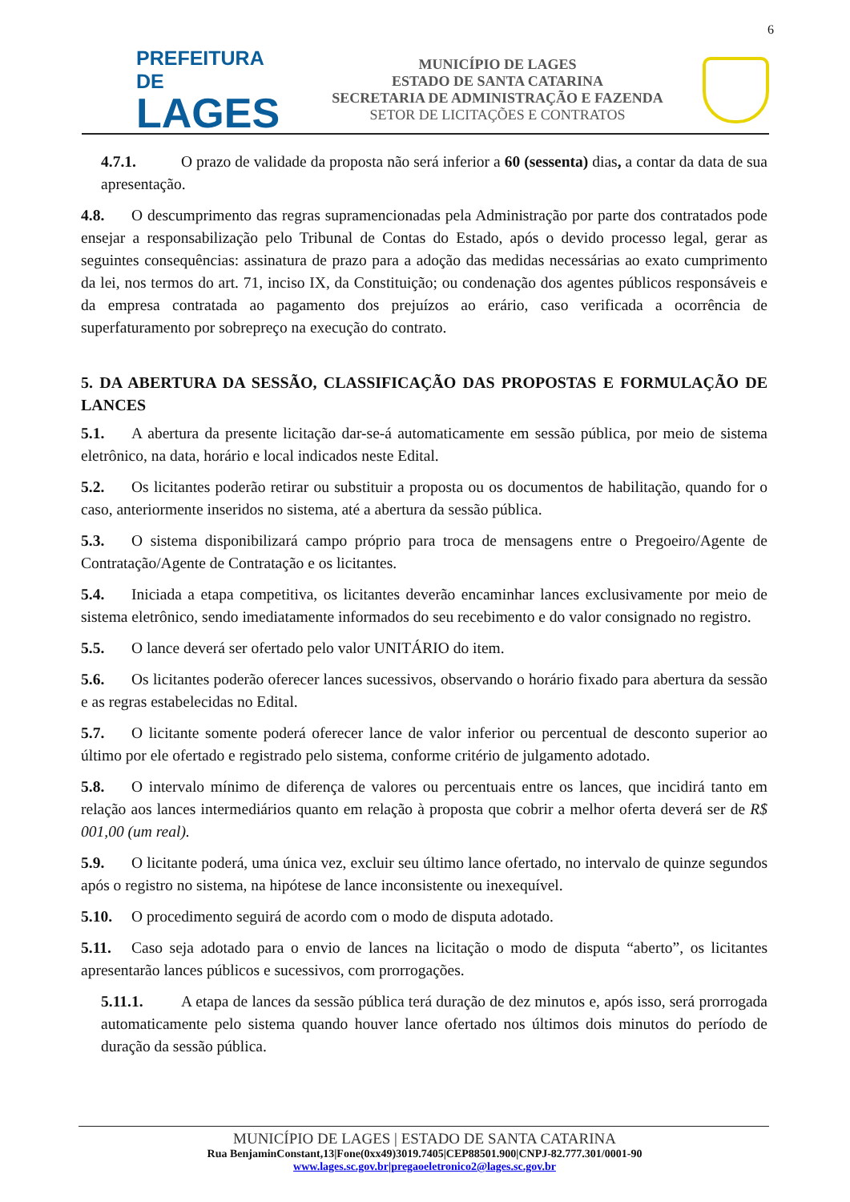6
PREFEITURA DE
LAGES
MUNICÍPIO DE LAGES
ESTADO DE SANTA CATARINA
SECRETARIA DE ADMINISTRAÇÃO E FAZENDA
SETOR DE LICITAÇÕES E CONTRATOS
4.7.1. O prazo de validade da proposta não será inferior a 60 (sessenta) dias, a contar da data de sua apresentação.
4.8. O descumprimento das regras supramencionadas pela Administração por parte dos contratados pode ensejar a responsabilização pelo Tribunal de Contas do Estado, após o devido processo legal, gerar as seguintes consequências: assinatura de prazo para a adoção das medidas necessárias ao exato cumprimento da lei, nos termos do art. 71, inciso IX, da Constituição; ou condenação dos agentes públicos responsáveis e da empresa contratada ao pagamento dos prejuízos ao erário, caso verificada a ocorrência de superfaturamento por sobrepreço na execução do contrato.
5. DA ABERTURA DA SESSÃO, CLASSIFICAÇÃO DAS PROPOSTAS E FORMULAÇÃO DE LANCES
5.1. A abertura da presente licitação dar-se-á automaticamente em sessão pública, por meio de sistema eletrônico, na data, horário e local indicados neste Edital.
5.2. Os licitantes poderão retirar ou substituir a proposta ou os documentos de habilitação, quando for o caso, anteriormente inseridos no sistema, até a abertura da sessão pública.
5.3. O sistema disponibilizará campo próprio para troca de mensagens entre o Pregoeiro/Agente de Contratação/Agente de Contratação e os licitantes.
5.4. Iniciada a etapa competitiva, os licitantes deverão encaminhar lances exclusivamente por meio de sistema eletrônico, sendo imediatamente informados do seu recebimento e do valor consignado no registro.
5.5. O lance deverá ser ofertado pelo valor UNITÁRIO do item.
5.6. Os licitantes poderão oferecer lances sucessivos, observando o horário fixado para abertura da sessão e as regras estabelecidas no Edital.
5.7. O licitante somente poderá oferecer lance de valor inferior ou percentual de desconto superior ao último por ele ofertado e registrado pelo sistema, conforme critério de julgamento adotado.
5.8. O intervalo mínimo de diferença de valores ou percentuais entre os lances, que incidirá tanto em relação aos lances intermediários quanto em relação à proposta que cobrir a melhor oferta deverá ser de R$ 001,00 (um real).
5.9. O licitante poderá, uma única vez, excluir seu último lance ofertado, no intervalo de quinze segundos após o registro no sistema, na hipótese de lance inconsistente ou inexequível.
5.10. O procedimento seguirá de acordo com o modo de disputa adotado.
5.11. Caso seja adotado para o envio de lances na licitação o modo de disputa “aberto”, os licitantes apresentarão lances públicos e sucessivos, com prorrogações.
5.11.1. A etapa de lances da sessão pública terá duração de dez minutos e, após isso, será prorrogada automaticamente pelo sistema quando houver lance ofertado nos últimos dois minutos do período de duração da sessão pública.
MUNICÍPIO DE LAGES | ESTADO DE SANTA CATARINA
Rua BenjaminConstant,13|Fone(0xx49)3019.7405|CEP88501.900|CNPJ-82.777.301/0001-90
www.lages.sc.gov.br|pregaoeletronico2@lages.sc.gov.br